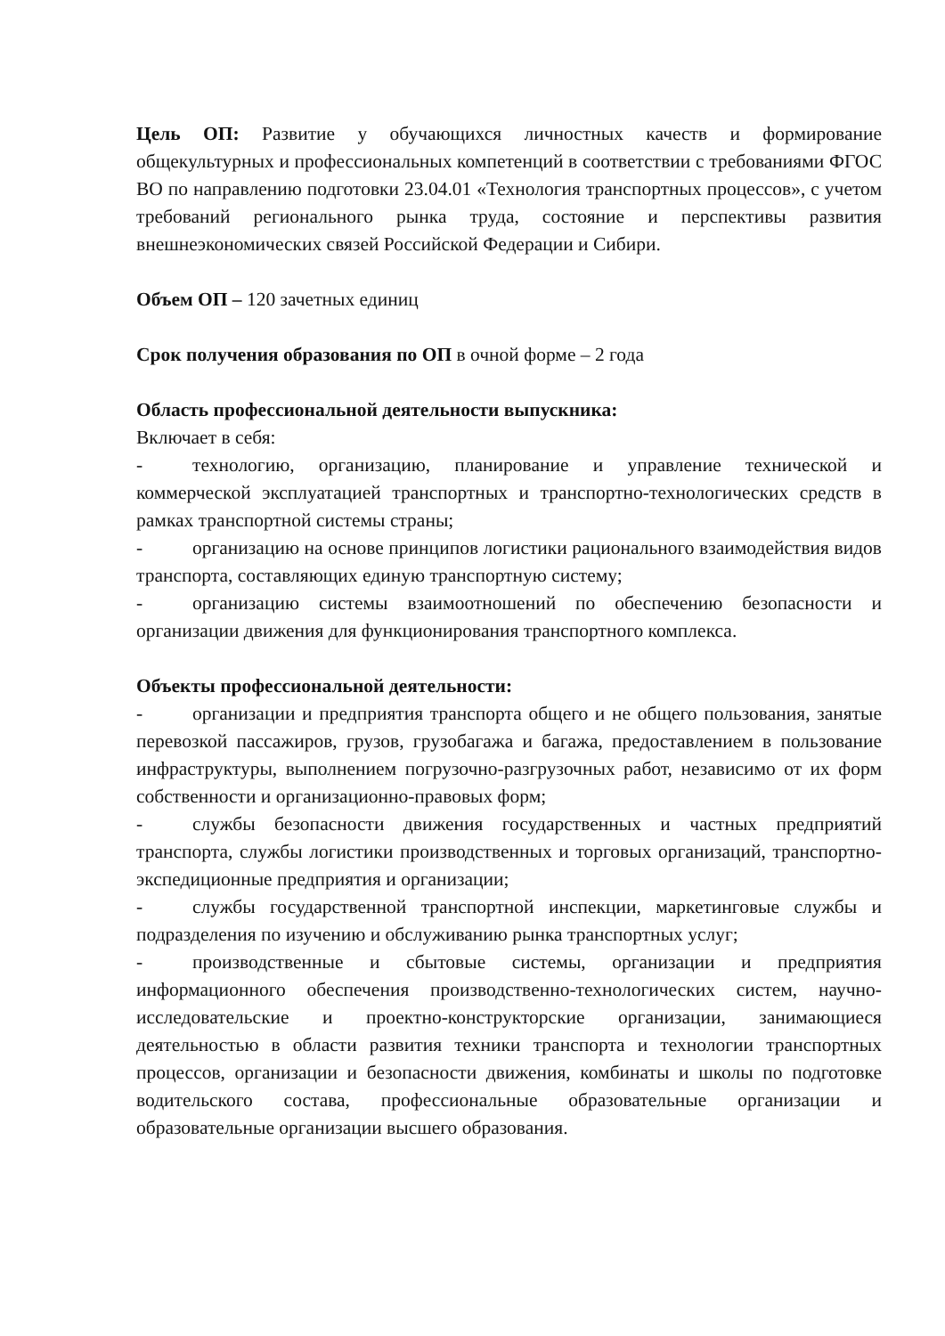Цель ОП: Развитие у обучающихся личностных качеств и формирование общекультурных и профессиональных компетенций в соответствии с требованиями ФГОС ВО по направлению подготовки 23.04.01 «Технология транспортных процессов», с учетом требований регионального рынка труда, состояние и перспективы развития внешнеэкономических связей Российской Федерации и Сибири.
Объем ОП – 120 зачетных единиц
Срок получения образования по ОП в очной форме – 2 года
Область профессиональной деятельности выпускника:
Включает в себя:
- технологию, организацию, планирование и управление технической и коммерческой эксплуатацией транспортных и транспортно-технологических средств в рамках транспортной системы страны;
- организацию на основе принципов логистики рационального взаимодействия видов транспорта, составляющих единую транспортную систему;
- организацию системы взаимоотношений по обеспечению безопасности и организации движения для функционирования транспортного комплекса.
Объекты профессиональной деятельности:
- организации и предприятия транспорта общего и не общего пользования, занятые перевозкой пассажиров, грузов, грузобагажа и багажа, предоставлением в пользование инфраструктуры, выполнением погрузочно-разгрузочных работ, независимо от их форм собственности и организационно-правовых форм;
- службы безопасности движения государственных и частных предприятий транспорта, службы логистики производственных и торговых организаций, транспортно-экспедиционные предприятия и организации;
- службы государственной транспортной инспекции, маркетинговые службы и подразделения по изучению и обслуживанию рынка транспортных услуг;
- производственные и сбытовые системы, организации и предприятия информационного обеспечения производственно-технологических систем, научно-исследовательские и проектно-конструкторские организации, занимающиеся деятельностью в области развития техники транспорта и технологии транспортных процессов, организации и безопасности движения, комбинаты и школы по подготовке водительского состава, профессиональные образовательные организации и образовательные организации высшего образования.